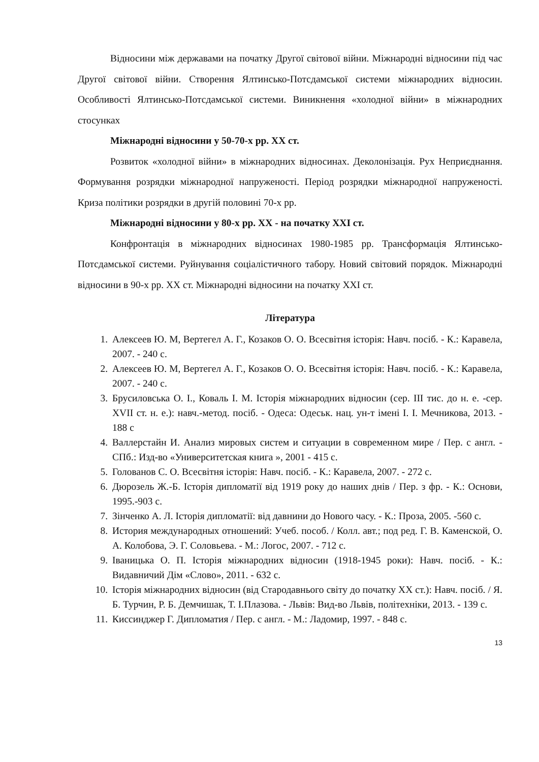Відносини між державами на початку Другої світової війни. Міжнародні відносини під час Другої світової війни. Створення Ялтинсько-Потсдамської системи міжнародних відносин. Особливості Ялтинсько-Потсдамської системи. Виникнення «холодної війни» в міжнародних стосунках
Міжнародні відносини у 50-70-х рр. ХХ ст.
Розвиток «холодної війни» в міжнародних відносинах. Деколонізація. Рух Неприєднання. Формування розрядки міжнародної напруженості. Період розрядки міжнародної напруженості. Криза політики розрядки в другій половині 70-х рр.
Міжнародні відносини у 80-х рр. ХХ - на початку ХХІ ст.
Конфронтація в міжнародних відносинах 1980-1985 рр. Трансформація Ялтинсько-Потсдамської системи. Руйнування соціалістичного табору. Новий світовий порядок. Міжнародні відносини в 90-х рр. ХХ ст. Міжнародні відносини на початку ХХІ ст.
Література
1. Алексеев Ю. М, Вертегел А. Г., Козаков О. О. Всесвітня історія: Навч. посіб. - К.: Каравела, 2007. - 240 с.
2. Алексеев Ю. М, Вертегел А. Г., Козаков О. О. Всесвітня історія: Навч. посіб. - К.: Каравела, 2007. - 240 с.
3. Брусиловська О. І., Коваль І. М. Історія міжнародних відносин (сер. ІІІ тис. до н. е. -сер. XVII ст. н. е.): навч.-метод. посіб. - Одеса: Одеськ. нац. ун-т імені І. І. Мечникова, 2013. - 188 с
4. Валлерстайн И. Анализ мировых систем и ситуации в современном мире / Пер. с англ. - СПб.: Изд-во «Университетская книга », 2001 - 415 с.
5. Голованов С. О. Всесвітня історія: Навч. посіб. - К.: Каравела, 2007. - 272 с.
6. Дюрозель Ж.-Б. Історія дипломатії від 1919 року до наших днів / Пер. з фр. - К.: Основи, 1995.-903 с.
7. Зінченко А. Л. Історія дипломатії: від давнини до Нового часу. - К.: Проза, 2005. -560 с.
8. История международных отношений: Учеб. пособ. / Колл. авт.; под ред. Г. В. Каменской, О. А. Колобова, Э. Г. Соловьева. - М.: Логос, 2007. - 712 с.
9. Іваницька О. П. Історія міжнародних відносин (1918-1945 роки): Навч. посіб. - К.: Видавничий Дім «Слово», 2011. - 632 с.
10. Історія міжнародних відносин (від Стародавнього світу до початку ХХ ст.): Навч. посіб. / Я. Б. Турчин, Р. Б. Демчишак, Т. І.Плазова. - Львів: Вид-во Львів, політехніки, 2013. - 139 с.
11. Киссинджер Г. Дипломатия / Пер. с англ. - М.: Ладомир, 1997. - 848 с.
13